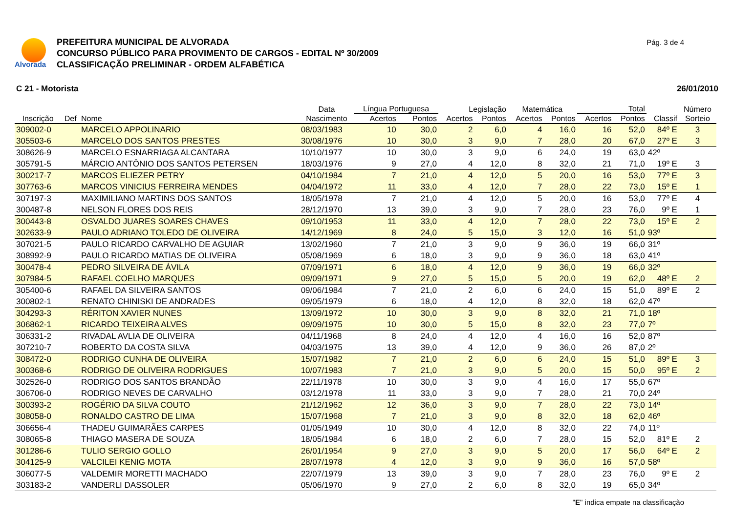Alvorada
PREFEITURA MUNICIPAL DE ALVORADA
CONCURSO PÚBLICO PARA PROVIMENTO DE CARGOS - EDITAL Nº 30/2009
CLASSIFICAÇÃO PRELIMINAR - ORDEM ALFABÉTICA
Pág. 3 de 4
C 21 - Motorista 26/01/2010
| | | | Data | Língua Portuguesa | | Legislação | | Matemática | | Total | | | Número |
| --- | --- | --- | --- | --- | --- | --- | --- | --- | --- | --- | --- | --- | --- |
| Inscrição | Def | Nome | Nascimento | Acertos | Pontos | Acertos | Pontos | Acertos | Pontos | Acertos | Pontos | Classif | Sorteio |
| 309002-0 | | MARCELO APPOLINARIO | 08/03/1983 | 10 | 30,0 | 2 | 6,0 | 4 | 16,0 | 16 | 52,0 | 84º E | 3 |
| 305503-6 | | MARCELO DOS SANTOS PRESTES | 30/08/1976 | 10 | 30,0 | 3 | 9,0 | 7 | 28,0 | 20 | 67,0 | 27º E | 3 |
| 308626-9 | | MARCELO ESNARRIAGA ALCANTARA | 10/10/1977 | 10 | 30,0 | 3 | 9,0 | 6 | 24,0 | 19 | 63,0 | 42º | |
| 305791-5 | | MÁRCIO ANTÔNIO DOS SANTOS PETERSEN | 18/03/1976 | 9 | 27,0 | 4 | 12,0 | 8 | 32,0 | 21 | 71,0 | 19º E | 3 |
| 300217-7 | | MARCOS ELIEZER PETRY | 04/10/1984 | 7 | 21,0 | 4 | 12,0 | 5 | 20,0 | 16 | 53,0 | 77º E | 3 |
| 307763-6 | | MARCOS VINICIUS FERREIRA MENDES | 04/04/1972 | 11 | 33,0 | 4 | 12,0 | 7 | 28,0 | 22 | 73,0 | 15º E | 1 |
| 307197-3 | | MAXIMILIANO MARTINS DOS SANTOS | 18/05/1978 | 7 | 21,0 | 4 | 12,0 | 5 | 20,0 | 16 | 53,0 | 77º E | 4 |
| 300487-8 | | NELSON FLORES DOS REIS | 28/12/1970 | 13 | 39,0 | 3 | 9,0 | 7 | 28,0 | 23 | 76,0 | 9º E | 1 |
| 300443-8 | | OSVALDO JUARES SOARES CHAVES | 09/10/1953 | 11 | 33,0 | 4 | 12,0 | 7 | 28,0 | 22 | 73,0 | 15º E | 2 |
| 302633-9 | | PAULO ADRIANO TOLEDO DE OLIVEIRA | 14/12/1969 | 8 | 24,0 | 5 | 15,0 | 3 | 12,0 | 16 | 51,0 | 93º | |
| 307021-5 | | PAULO RICARDO CARVALHO DE AGUIAR | 13/02/1960 | 7 | 21,0 | 3 | 9,0 | 9 | 36,0 | 19 | 66,0 | 31º | |
| 308992-9 | | PAULO RICARDO MATIAS DE OLIVEIRA | 05/08/1969 | 6 | 18,0 | 3 | 9,0 | 9 | 36,0 | 18 | 63,0 | 41º | |
| 300478-4 | | PEDRO SILVEIRA DE ÁVILA | 07/09/1971 | 6 | 18,0 | 4 | 12,0 | 9 | 36,0 | 19 | 66,0 | 32º | |
| 307984-5 | | RAFAEL COELHO MARQUES | 09/09/1971 | 9 | 27,0 | 5 | 15,0 | 5 | 20,0 | 19 | 62,0 | 48º E | 2 |
| 305400-6 | | RAFAEL DA SILVEIRA SANTOS | 09/06/1984 | 7 | 21,0 | 2 | 6,0 | 6 | 24,0 | 15 | 51,0 | 89º E | 2 |
| 300802-1 | | RENATO CHINISKI DE ANDRADES | 09/05/1979 | 6 | 18,0 | 4 | 12,0 | 8 | 32,0 | 18 | 62,0 | 47º | |
| 304293-3 | | RÉRITON XAVIER NUNES | 13/09/1972 | 10 | 30,0 | 3 | 9,0 | 8 | 32,0 | 21 | 71,0 | 18º | |
| 306862-1 | | RICARDO TEIXEIRA ALVES | 09/09/1975 | 10 | 30,0 | 5 | 15,0 | 8 | 32,0 | 23 | 77,0 | 7º | |
| 306331-2 | | RIVADAL AVLIA DE OLIVEIRA | 04/11/1968 | 8 | 24,0 | 4 | 12,0 | 4 | 16,0 | 16 | 52,0 | 87º | |
| 307210-7 | | ROBERTO DA COSTA SILVA | 04/03/1975 | 13 | 39,0 | 4 | 12,0 | 9 | 36,0 | 26 | 87,0 | 2º | |
| 308472-0 | | RODRIGO CUNHA DE OLIVEIRA | 15/07/1982 | 7 | 21,0 | 2 | 6,0 | 6 | 24,0 | 15 | 51,0 | 89º E | 3 |
| 300368-6 | | RODRIGO DE OLIVEIRA RODRIGUES | 10/07/1983 | 7 | 21,0 | 3 | 9,0 | 5 | 20,0 | 15 | 50,0 | 95º E | 2 |
| 302526-0 | | RODRIGO DOS SANTOS BRANDÃO | 22/11/1978 | 10 | 30,0 | 3 | 9,0 | 4 | 16,0 | 17 | 55,0 | 67º | |
| 306706-0 | | RODRIGO NEVES DE CARVALHO | 03/12/1978 | 11 | 33,0 | 3 | 9,0 | 7 | 28,0 | 21 | 70,0 | 24º | |
| 300393-2 | | ROGÉRIO DA SILVA COUTO | 21/12/1962 | 12 | 36,0 | 3 | 9,0 | 7 | 28,0 | 22 | 73,0 | 14º | |
| 308058-0 | | RONALDO CASTRO DE LIMA | 15/07/1968 | 7 | 21,0 | 3 | 9,0 | 8 | 32,0 | 18 | 62,0 | 46º | |
| 306656-4 | | THADEU GUIMARÃES CARPES | 01/05/1949 | 10 | 30,0 | 4 | 12,0 | 8 | 32,0 | 22 | 74,0 | 11º | |
| 308065-8 | | THIAGO MASERA DE SOUZA | 18/05/1984 | 6 | 18,0 | 2 | 6,0 | 7 | 28,0 | 15 | 52,0 | 81º E | 2 |
| 301286-6 | | TULIO SERGIO GOLLO | 26/01/1954 | 9 | 27,0 | 3 | 9,0 | 5 | 20,0 | 17 | 56,0 | 64º E | 2 |
| 304125-9 | | VALCILEI KENIG MOTA | 28/07/1978 | 4 | 12,0 | 3 | 9,0 | 9 | 36,0 | 16 | 57,0 | 58º | |
| 306077-5 | | VALDEMIR MORETTI MACHADO | 22/07/1979 | 13 | 39,0 | 3 | 9,0 | 7 | 28,0 | 23 | 76,0 | 9º E | 2 |
| 303183-2 | | VANDERLI DASSOLER | 05/06/1970 | 9 | 27,0 | 2 | 6,0 | 8 | 32,0 | 19 | 65,0 | 34º | |
"E" indica empate na classificação